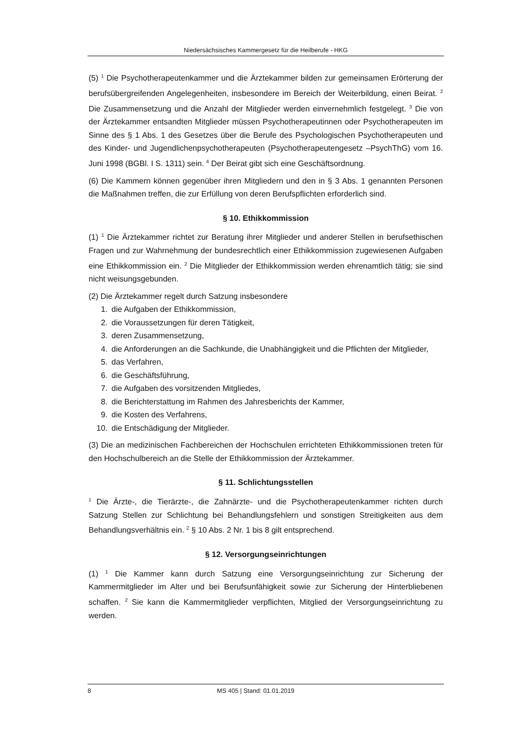Niedersächsisches Kammergesetz für die Heilberufe - HKG
(5) <sup>1</sup> Die Psychotherapeutenkammer und die Ärztekammer bilden zur gemeinsamen Erörterung der berufsübergreifenden Angelegenheiten, insbesondere im Bereich der Weiterbildung, einen Beirat. <sup>2</sup> Die Zusammensetzung und die Anzahl der Mitglieder werden einvernehmlich festgelegt. <sup>3</sup> Die von der Ärztekammer entsandten Mitglieder müssen Psychotherapeutinnen oder Psychotherapeuten im Sinne des § 1 Abs. 1 des Gesetzes über die Berufe des Psychologischen Psychotherapeuten und des Kinder- und Jugendlichenpsychotherapeuten (Psychotherapeutengesetz –PsychThG) vom 16. Juni 1998 (BGBl. I S. 1311) sein. <sup>4</sup> Der Beirat gibt sich eine Geschäftsordnung.
(6) Die Kammern können gegenüber ihren Mitgliedern und den in § 3 Abs. 1 genannten Personen die Maßnahmen treffen, die zur Erfüllung von deren Berufspflichten erforderlich sind.
§ 10. Ethikkommission
(1) <sup>1</sup> Die Ärztekammer richtet zur Beratung ihrer Mitglieder und anderer Stellen in berufsethischen Fragen und zur Wahrnehmung der bundesrechtlich einer Ethikkommission zugewiesenen Aufgaben eine Ethikkommission ein. <sup>2</sup> Die Mitglieder der Ethikkommission werden ehrenamtlich tätig; sie sind nicht weisungsgebunden.
(2) Die Ärztekammer regelt durch Satzung insbesondere
1. die Aufgaben der Ethikkommission,
2. die Voraussetzungen für deren Tätigkeit,
3. deren Zusammensetzung,
4. die Anforderungen an die Sachkunde, die Unabhängigkeit und die Pflichten der Mitglieder,
5. das Verfahren,
6. die Geschäftsführung,
7. die Aufgaben des vorsitzenden Mitgliedes,
8. die Berichterstattung im Rahmen des Jahresberichts der Kammer,
9. die Kosten des Verfahrens,
10. die Entschädigung der Mitglieder.
(3) Die an medizinischen Fachbereichen der Hochschulen errichteten Ethikkommissionen treten für den Hochschulbereich an die Stelle der Ethikkommission der Ärztekammer.
§ 11. Schlichtungsstellen
<sup>1</sup> Die Ärzte-, die Tierärzte-, die Zahnärzte- und die Psychotherapeutenkammer richten durch Satzung Stellen zur Schlichtung bei Behandlungsfehlern und sonstigen Streitigkeiten aus dem Behandlungsverhältnis ein. <sup>2</sup> § 10 Abs. 2 Nr. 1 bis 8 gilt entsprechend.
§ 12. Versorgungseinrichtungen
(1) <sup>1</sup> Die Kammer kann durch Satzung eine Versorgungseinrichtung zur Sicherung der Kammermitglieder im Alter und bei Berufsunfähigkeit sowie zur Sicherung der Hinterbliebenen schaffen. <sup>2</sup> Sie kann die Kammermitglieder verpflichten, Mitglied der Versorgungseinrichtung zu werden.
8 MS 405 | Stand: 01.01.2019